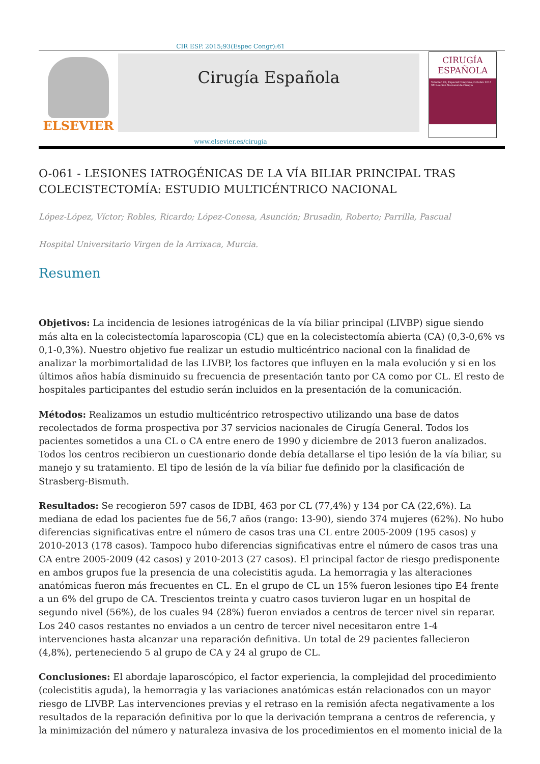CIR ESP. 2015;93(Espec Congr):61
ELSEVIER
Cirugía Española
CIRUGÍA
ESPAÑOLA
Volumen 93, Especial Congreso, Octubre 2015
XX Reunión Nacional de Cirugía
www.elsevier.es/cirugia
O-061 - LESIONES IATROGÉNICAS DE LA VÍA BILIAR PRINCIPAL TRAS COLECISTECTOMÍA: ESTUDIO MULTICÉNTRICO NACIONAL
López-López, Víctor; Robles, Ricardo; López-Conesa, Asunción; Brusadin, Roberto; Parrilla, Pascual
Hospital Universitario Virgen de la Arrixaca, Murcia.
Resumen
Objetivos: La incidencia de lesiones iatrogénicas de la vía biliar principal (LIVBP) sigue siendo más alta en la colecistectomía laparoscopia (CL) que en la colecistectomía abierta (CA) (0,3-0,6% vs 0,1-0,3%). Nuestro objetivo fue realizar un estudio multicéntrico nacional con la finalidad de analizar la morbimortalidad de las LIVBP, los factores que influyen en la mala evolución y si en los últimos años había disminuido su frecuencia de presentación tanto por CA como por CL. El resto de hospitales participantes del estudio serán incluidos en la presentación de la comunicación.
Métodos: Realizamos un estudio multicéntrico retrospectivo utilizando una base de datos recolectados de forma prospectiva por 37 servicios nacionales de Cirugía General. Todos los pacientes sometidos a una CL o CA entre enero de 1990 y diciembre de 2013 fueron analizados. Todos los centros recibieron un cuestionario donde debía detallarse el tipo lesión de la vía biliar, su manejo y su tratamiento. El tipo de lesión de la vía biliar fue definido por la clasificación de Strasberg-Bismuth.
Resultados: Se recogieron 597 casos de IDBI, 463 por CL (77,4%) y 134 por CA (22,6%). La mediana de edad los pacientes fue de 56,7 años (rango: 13-90), siendo 374 mujeres (62%). No hubo diferencias significativas entre el número de casos tras una CL entre 2005-2009 (195 casos) y 2010-2013 (178 casos). Tampoco hubo diferencias significativas entre el número de casos tras una CA entre 2005-2009 (42 casos) y 2010-2013 (27 casos). El principal factor de riesgo predisponente en ambos grupos fue la presencia de una colecistitis aguda. La hemorragia y las alteraciones anatómicas fueron más frecuentes en CL. En el grupo de CL un 15% fueron lesiones tipo E4 frente a un 6% del grupo de CA. Trescientos treinta y cuatro casos tuvieron lugar en un hospital de segundo nivel (56%), de los cuales 94 (28%) fueron enviados a centros de tercer nivel sin reparar. Los 240 casos restantes no enviados a un centro de tercer nivel necesitaron entre 1-4 intervenciones hasta alcanzar una reparación definitiva. Un total de 29 pacientes fallecieron (4,8%), perteneciendo 5 al grupo de CA y 24 al grupo de CL.
Conclusiones: El abordaje laparoscópico, el factor experiencia, la complejidad del procedimiento (colecistitis aguda), la hemorragia y las variaciones anatómicas están relacionados con un mayor riesgo de LIVBP. Las intervenciones previas y el retraso en la remisión afecta negativamente a los resultados de la reparación definitiva por lo que la derivación temprana a centros de referencia, y la minimización del número y naturaleza invasiva de los procedimientos en el momento inicial de la